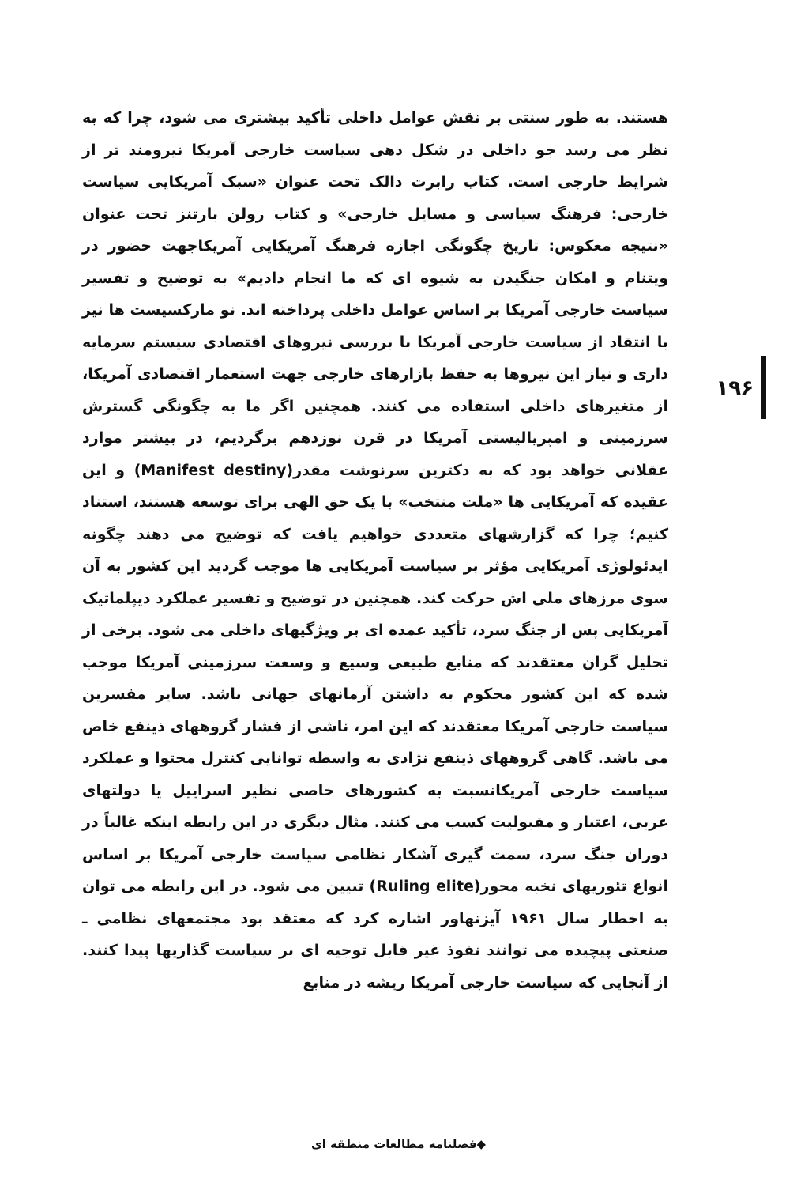هستند. به طور سنتی بر نقش عوامل داخلی تأکید بیشتری می شود، چرا که به نظر می رسد جو داخلی در شکل دهی سیاست خارجی آمریکا نیرومند تر از شرایط خارجی است. کتاب رابرت دالک تحت عنوان «سبک آمریکایی سیاست خارجی: فرهنگ سیاسی و مسایل خارجی» و کتاب رولن بارتنز تحت عنوان «نتیجه معکوس: تاریخ چگونگی اجازه فرهنگ آمریکایی آمریکاجهت حضور در ویتنام و امکان جنگیدن به شیوه ای که ما انجام دادیم» به توضیح و تفسیر سیاست خارجی آمریکا بر اساس عوامل داخلی پرداخته اند. نو مارکسیست ها نیز با انتقاد از سیاست خارجی آمریکا با بررسی نیروهای اقتصادی سیستم سرمایه داری و نیاز این نیروها به حفظ بازارهای خارجی جهت استعمار اقتصادی آمریکا، از متغیرهای داخلی استفاده می کنند. همچنین اگر ما به چگونگی گسترش سرزمینی و امپریالیستی آمریکا در قرن نوزدهم برگردیم، در بیشتر موارد عقلانی خواهد بود که به دکترین سرنوشت مقدر(Manifest destiny) و این عقیده که آمریکایی ها «ملت منتخب» با یک حق الهی برای توسعه هستند، استناد کنیم؛ چرا که گزارشهای متعددی خواهیم یافت که توضیح می دهند چگونه ایدئولوژی آمریکایی مؤثر بر سیاست آمریکایی ها موجب گردید این کشور به آن سوی مرزهای ملی اش حرکت کند. همچنین در توضیح و تفسیر عملکرد دیپلماتیک آمریکایی پس از جنگ سرد، تأکید عمده ای بر ویژگیهای داخلی می شود. برخی از تحلیل گران معتقدند که منابع طبیعی وسیع و وسعت سرزمینی آمریکا موجب شده که این کشور محکوم به داشتن آرمانهای جهانی باشد. سایر مفسرین سیاست خارجی آمریکا معتقدند که این امر، ناشی از فشار گروههای ذینفع خاص می باشد. گاهی گروههای ذینفع نژادی به واسطه توانایی کنترل محتوا و عملکرد سیاست خارجی آمریکانسبت به کشورهای خاصی نظیر اسراییل یا دولتهای عربی، اعتبار و مقبولیت کسب می کنند. مثال دیگری در این رابطه اینکه غالباً در دوران جنگ سرد، سمت گیری آشکار نظامی سیاست خارجی آمریکا بر اساس انواع تئوریهای نخبه محور(Ruling elite) تبیین می شود. در این رابطه می توان به اخطار سال ۱۹۶۱ آیزنهاور اشاره کرد که معتقد بود مجتمعهای نظامی ـ صنعتی پیچیده می توانند نفوذ غیر قابل توجیه ای بر سیاست گذاریها پیدا کنند. از آنجایی که سیاست خارجی آمریکا ریشه در منابع
۱۹۶
◆فصلنامه مطالعات منطقه ای